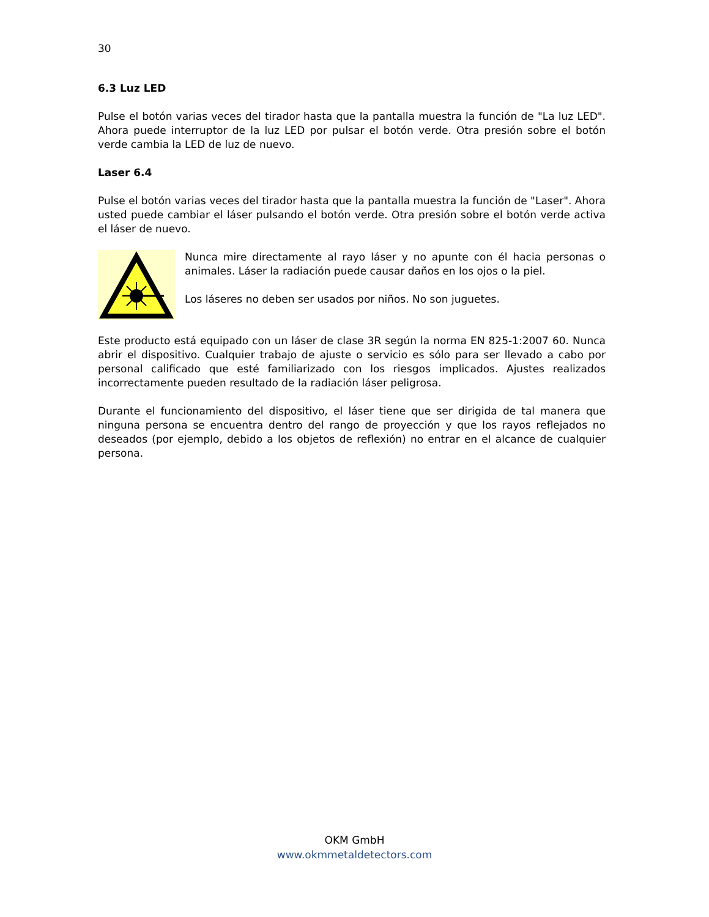30
6.3 Luz LED
Pulse el botón varias veces del tirador hasta que la pantalla muestra la función de "La luz LED". Ahora puede interruptor de la luz LED por pulsar el botón verde. Otra presión sobre el botón verde cambia la LED de luz de nuevo.
Laser 6.4
Pulse el botón varias veces del tirador hasta que la pantalla muestra la función de "Laser". Ahora usted puede cambiar el láser pulsando el botón verde. Otra presión sobre el botón verde activa el láser de nuevo.
Nunca mire directamente al rayo láser y no apunte con él hacia personas o animales. Láser la radiación puede causar daños en los ojos o la piel.
Los láseres no deben ser usados por niños. No son juguetes.
Este producto está equipado con un láser de clase 3R según la norma EN 825-1:2007 60. Nunca abrir el dispositivo. Cualquier trabajo de ajuste o servicio es sólo para ser llevado a cabo por personal calificado que esté familiarizado con los riesgos implicados. Ajustes realizados incorrectamente pueden resultado de la radiación láser peligrosa.
Durante el funcionamiento del dispositivo, el láser tiene que ser dirigida de tal manera que ninguna persona se encuentra dentro del rango de proyección y que los rayos reflejados no deseados (por ejemplo, debido a los objetos de reflexión) no entrar en el alcance de cualquier persona.
OKM GmbH
www.okmmetaldetectors.com